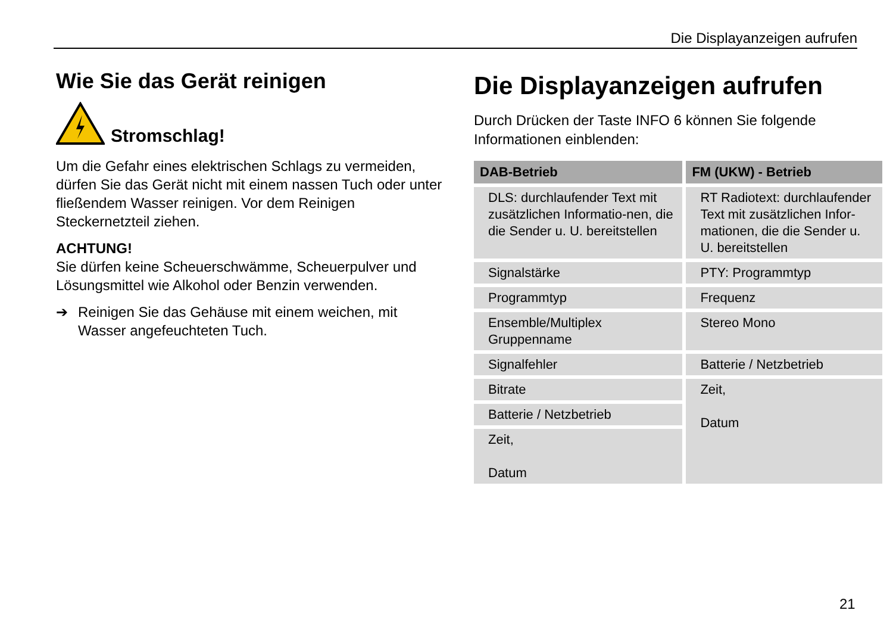Die Displayanzeigen aufrufen
Wie Sie das Gerät reinigen
Stromschlag!
Um die Gefahr eines elektrischen Schlags zu vermeiden, dürfen Sie das Gerät nicht mit einem nassen Tuch oder unter fließendem Wasser reinigen. Vor dem Reinigen Steckernetzteil ziehen.
ACHTUNG!
Sie dürfen keine Scheuerschwämme, Scheuerpulver und Lösungsmittel wie Alkohol oder Benzin verwenden.
➔ Reinigen Sie das Gehäuse mit einem weichen, mit Wasser angefeuchteten Tuch.
Die Displayanzeigen aufrufen
Durch Drücken der Taste INFO 6 können Sie folgende Informationen einblenden:
| DAB-Betrieb | FM (UKW) - Betrieb |
| --- | --- |
| DLS: durchlaufender Text mit zusätzlichen Informatio-nen, die die Sender u. U. bereitstellen | RT Radiotext: durchlaufender Text mit zusätzlichen Infor-mationen, die die Sender u. U. bereitstellen |
| Signalstärke | PTY: Programmtyp |
| Programmtyp | Frequenz |
| Ensemble/Multiplex Gruppenname | Stereo Mono |
| Signalfehler | Batterie / Netzbetrieb |
| Bitrate | Zeit, Datum |
| Batterie / Netzbetrieb | |
| Zeit, Datum | |
21